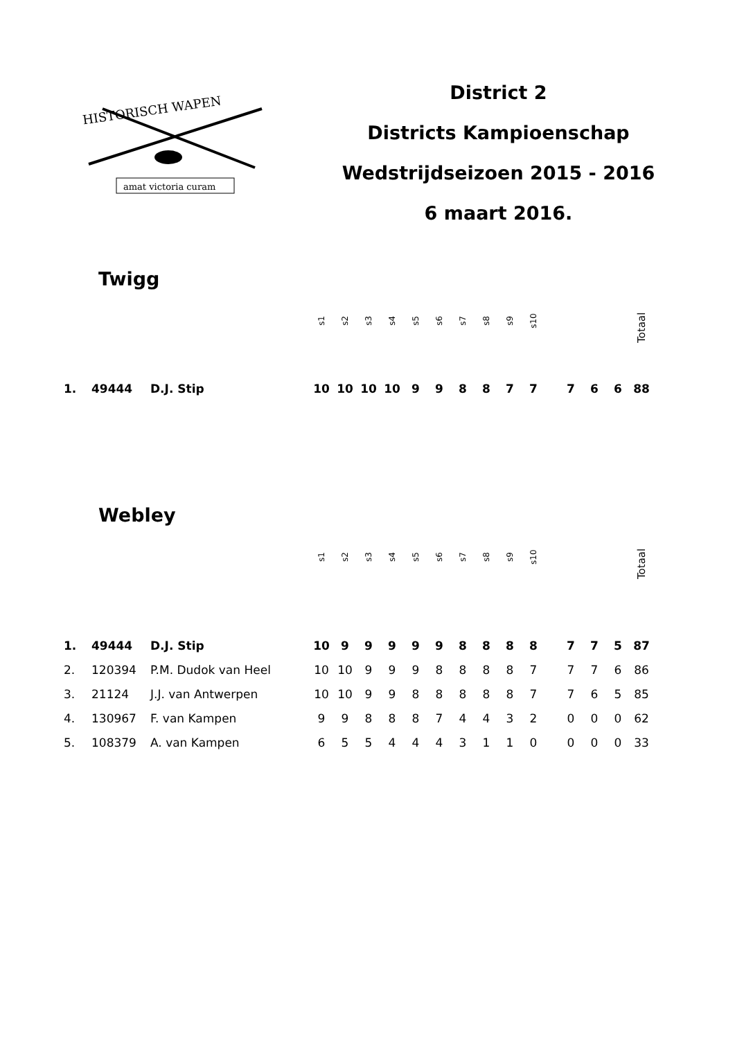HISTORISCH WAPEN
amat victoria curam
District 2
Districts Kampioenschap
Wedstrijdseizoen 2015 - 2016
6 maart 2016.
Twigg
| | | | s1 | s2 | s3 | s4 | s5 | s6 | s7 | s8 | s9 | s10 | | | | | Totaal |
| 1. | 49444 | D.J. Stip | 10 | 10 | 10 | 10 | 9 | 9 | 8 | 8 | 7 | 7 | | 7 | 6 | 6 | 88 |
Webley
| | | | s1 | s2 | s3 | s4 | s5 | s6 | s7 | s8 | s9 | s10 | | | | | Totaal |
| 1. | 49444 | D.J. Stip | 10 | 9 | 9 | 9 | 9 | 9 | 8 | 8 | 8 | 8 | | 7 | 7 | 5 | 87 |
| 2. | 120394 | P.M. Dudok van Heel | 10 | 10 | 9 | 9 | 9 | 8 | 8 | 8 | 8 | 7 | | 7 | 7 | 6 | 86 |
| 3. | 21124 | J.J. van Antwerpen | 10 | 10 | 9 | 9 | 8 | 8 | 8 | 8 | 8 | 7 | | 7 | 6 | 5 | 85 |
| 4. | 130967 | F. van Kampen | 9 | 9 | 8 | 8 | 8 | 7 | 4 | 4 | 3 | 2 | | 0 | 0 | 0 | 62 |
| 5. | 108379 | A. van Kampen | 6 | 5 | 5 | 4 | 4 | 4 | 3 | 1 | 1 | 0 | | 0 | 0 | 0 | 33 |